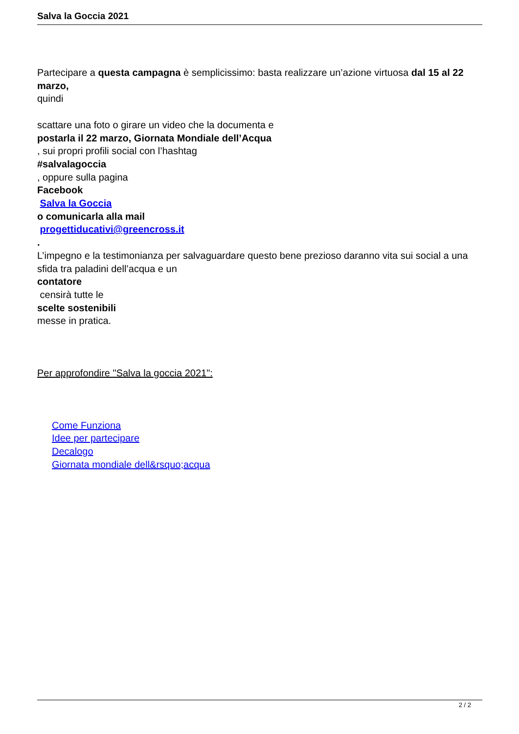Salva la Goccia 2021
Partecipare a questa campagna è semplicissimo: basta realizzare un’azione virtuosa dal 15 al 22 marzo,
quindi
scattare una foto o girare un video che la documenta e
postarla il 22 marzo, Giornata Mondiale dell’Acqua
, sui propri profili social con l’hashtag
#salvalagoccia
, oppure sulla pagina
Facebook
Salva la Goccia
o comunicarla alla mail
progettiducativi@greencross.it
.
L’impegno e la testimonianza per salvaguardare questo bene prezioso daranno vita sui social a una sfida tra paladini dell’acqua e un
contatore
censirà tutte le
scelte sostenibili
messe in pratica.
Per approfondire "Salva la goccia 2021":
Come Funziona
Idee per partecipare
Decalogo
Giornata mondiale dell&rsquo;acqua
2 / 2